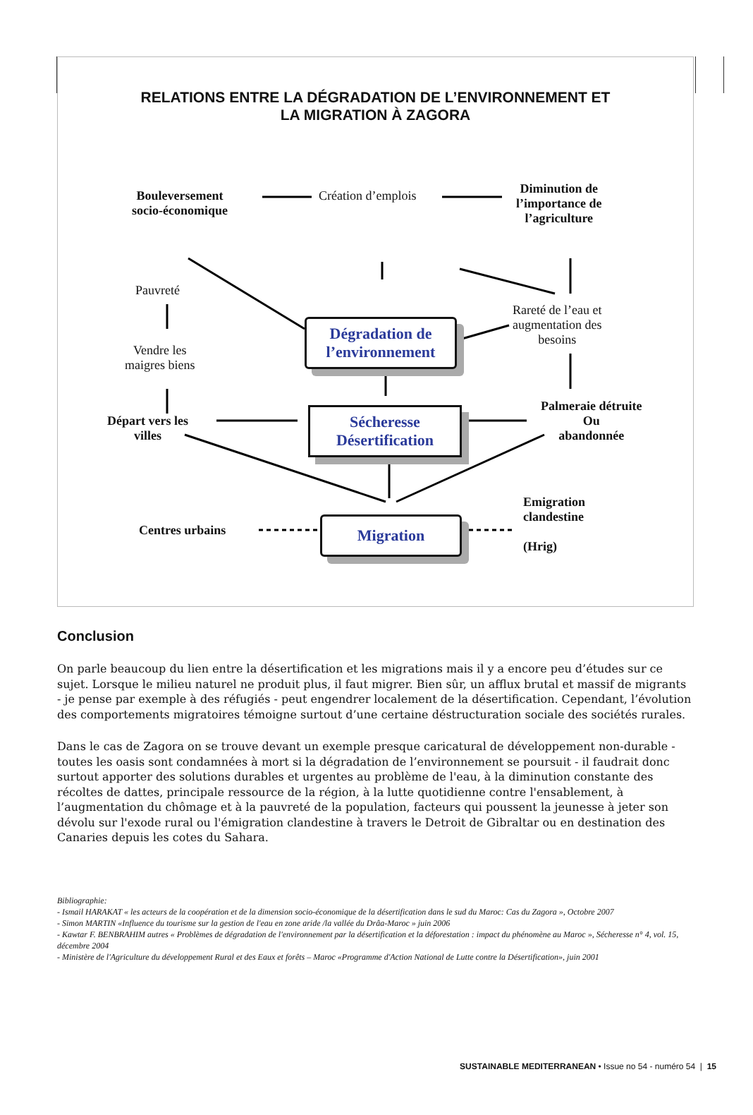RELATIONS ENTRE LA DÉGRADATION DE L’ENVIRONNEMENT ET
LA MIGRATION À ZAGORA
Bouleversement
socio-économique
Création d’emplois
Diminution de
l’importance de
l’agriculture
Pauvreté
Vendre les
maigres biens
Rareté de l’eau et
augmentation des
besoins
Dégradation de
l’environnement
Départ vers les
villes
Sécheresse
Désertification
Palmeraie détruite
Ou
abandonnée
Emigration
clandestine
(Hrig)
Centres urbains Migration
Conclusion
On parle beaucoup du lien entre la désertification et les migrations mais il y a encore peu d’études sur ce sujet. Lorsque le milieu naturel ne produit plus, il faut migrer. Bien sûr, un afflux brutal et massif de migrants - je pense par exemple à des réfugiés - peut engendrer localement de la désertification. Cependant, l’évolution des comportements migratoires témoigne surtout d’une certaine déstructuration sociale des sociétés rurales.
Dans le cas de Zagora on se trouve devant un exemple presque caricatural de développement non-durable - toutes les oasis sont condamnées à mort si la dégradation de l’environnement se poursuit - il faudrait donc surtout apporter des solutions durables et urgentes au problème de l'eau, à la diminution constante des récoltes de dattes, principale ressource de la région, à la lutte quotidienne contre l'ensablement, à l’augmentation du chômage et à la pauvreté de la population, facteurs qui poussent la jeunesse à jeter son dévolu sur l'exode rural ou l'émigration clandestine à travers le Detroit de Gibraltar ou en destination des Canaries depuis les cotes du Sahara.
Bibliographie:
- Ismail HARAKAT « les acteurs de la coopération et de la dimension socio-économique de la désertification dans le sud du Maroc: Cas du Zagora », Octobre 2007
- Simon MARTIN «Influence du tourisme sur la gestion de l'eau en zone aride /la vallée du Drâa-Maroc » juin 2006
- Kawtar F. BENBRAHIM autres « Problèmes de dégradation de l'environnement par la désertification et la déforestation : impact du phénomène au Maroc », Sécheresse n° 4, vol. 15, décembre 2004
- Ministère de l'Agriculture du développement Rural et des Eaux et forêts – Maroc «Programme d'Action National de Lutte contre la Désertification», juin 2001
SUSTAINABLE MEDITERRANEAN • Issue no 54 - numéro 54 | 15